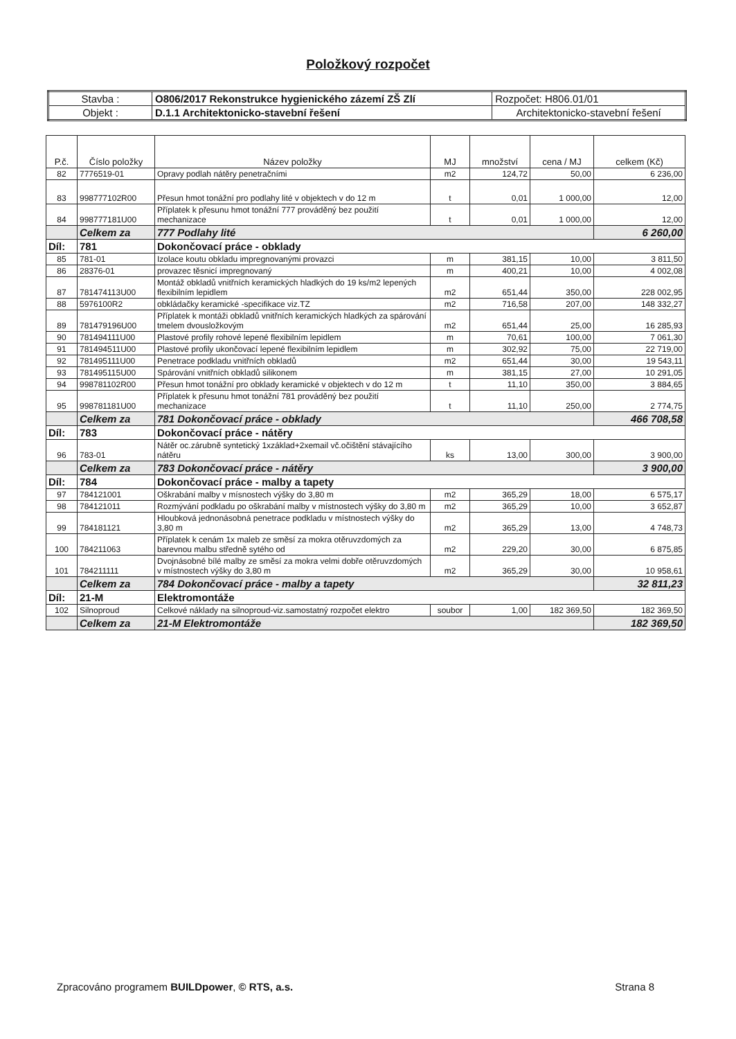Položkový rozpočet
| Stavba : | O806/2017 Rekonstrukce hygienického zázemí ZŠ Zlí | Rozpočet: H806.01/01 |
| Objekt : | D.1.1 Architektonicko-stavební řešení | Architektonicko-stavební řešení |
| P.č. | Číslo položky | Název položky | MJ | množství | cena / MJ | celkem (Kč) |
| --- | --- | --- | --- | --- | --- | --- |
| 82 | 7776519-01 | Opravy podlah nátěry penetračními | m2 | 124,72 | 50,00 | 6 236,00 |
| 83 | 998777102R00 | Přesun hmot tonážní pro podlahy lité v objektech v do 12 m | t | 0,01 | 1 000,00 | 12,00 |
| 84 | 998777181U00 | Příplatek k přesunu hmot tonážní 777 prováděný bez použití mechanizace | t | 0,01 | 1 000,00 | 12,00 |
| | Celkem za | 777 Podlahy lité | | | | 6 260,00 |
| Díl: | 781 | Dokončovací práce - obklady | | | | |
| 85 | 781-01 | Izolace koutu obkladu impregnovanými provazci | m | 381,15 | 10,00 | 3 811,50 |
| 86 | 28376-01 | provazec těsnicí impregnovaný | m | 400,21 | 10,00 | 4 002,08 |
| 87 | 781474113U00 | Montáž obkladů vnitřních keramických hladkých do 19 ks/m2 lepených flexibilním lepidlem | m2 | 651,44 | 350,00 | 228 002,95 |
| 88 | 5976100R2 | obkládačky keramické -specifikace viz.TZ | m2 | 716,58 | 207,00 | 148 332,27 |
| 89 | 781479196U00 | Příplatek k montáži obkladů vnitřních keramických hladkých za spárování tmelem dvousložkovým | m2 | 651,44 | 25,00 | 16 285,93 |
| 90 | 781494111U00 | Plastové profily rohové lepené flexibilním lepidlem | m | 70,61 | 100,00 | 7 061,30 |
| 91 | 781494511U00 | Plastové profily ukončovací lepené flexibilním lepidlem | m | 302,92 | 75,00 | 22 719,00 |
| 92 | 781495111U00 | Penetrace podkladu vnitřních obkladů | m2 | 651,44 | 30,00 | 19 543,11 |
| 93 | 781495115U00 | Spárování vnitřních obkladů silikonem | m | 381,15 | 27,00 | 10 291,05 |
| 94 | 998781102R00 | Přesun hmot tonážní pro obklady keramické v objektech v do 12 m | t | 11,10 | 350,00 | 3 884,65 |
| 95 | 998781181U00 | Příplatek k přesunu hmot tonážní 781 prováděný bez použití mechanizace | t | 11,10 | 250,00 | 2 774,75 |
| | Celkem za | 781 Dokončovací práce - obklady | | | | 466 708,58 |
| Díl: | 783 | Dokončovací práce - nátěry | | | | |
| 96 | 783-01 | Nátěr oc.zárubně syntetický 1xzáklad+2xemail vč.očištění stávajícího nátěru | ks | 13,00 | 300,00 | 3 900,00 |
| | Celkem za | 783 Dokončovací práce - nátěry | | | | 3 900,00 |
| Díl: | 784 | Dokončovací práce - malby a tapety | | | | |
| 97 | 784121001 | Oškrabání malby v mísnostech výšky do 3,80 m | m2 | 365,29 | 18,00 | 6 575,17 |
| 98 | 784121011 | Rozmývání podkladu po oškrabání malby v místnostech výšky do 3,80 m | m2 | 365,29 | 10,00 | 3 652,87 |
| 99 | 784181121 | Hloubková jednonásobná penetrace podkladu v místnostech výšky do 3,80 m | m2 | 365,29 | 13,00 | 4 748,73 |
| 100 | 784211063 | Příplatek k cenám 1x maleb ze směsí za mokra otěruvzdomých za barevnou malbu středně sytého od | m2 | 229,20 | 30,00 | 6 875,85 |
| 101 | 784211111 | Dvojnásobné bílé malby ze směsí za mokra velmi dobře otěruvzdomých v místnostech výšky do 3,80 m | m2 | 365,29 | 30,00 | 10 958,61 |
| | Celkem za | 784 Dokončovací práce - malby a tapety | | | | 32 811,23 |
| Díl: | 21-M | Elektromontáže | | | | |
| 102 | Silnoproud | Celkové náklady na silnoproud-viz.samostatný rozpočet elektro | soubor | 1,00 | 182 369,50 | 182 369,50 |
| | Celkem za | 21-M Elektromontáže | | | | 182 369,50 |
Zpracováno programem BUILDpower, © RTS, a.s. Strana 8